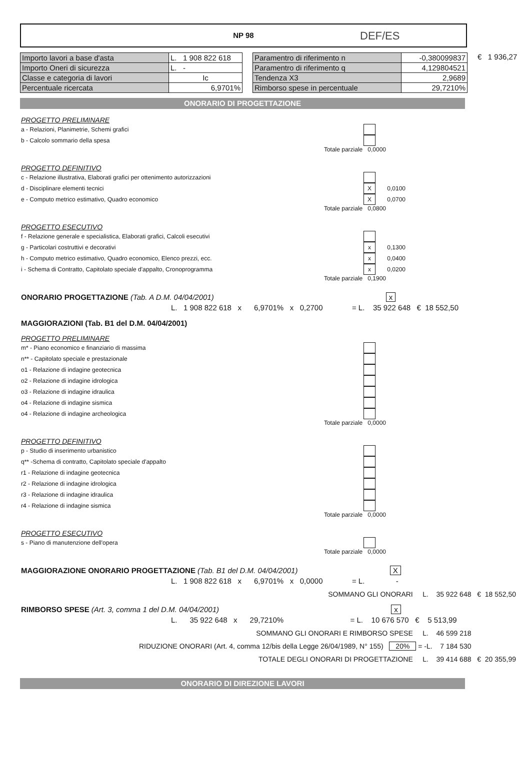DEF/ES
NP 98
| Importo lavori a base d'asta | L. 1 908 822 618 |
| Importo Oneri di sicurezza | L. - |
| Classe e categoria di lavori | Ic |
| Percentuale ricercata | 6,9701% |
| Paramentro di riferimento n | -0,380099837 |
| Paramentro di riferimento q | 4,129804521 |
| Tendenza X3 | 2,9689 |
| Rimborso spese in percentuale | 29,7210% |
€ 1 936,27
ONORARIO DI PROGETTAZIONE
PROGETTO PRELIMINARE
a - Relazioni, Planimetrie, Schemi grafici
b - Calcolo sommario della spesa
Totale parziale 0,0000
PROGETTO DEFINITIVO
c - Relazione illustrativa, Elaborati grafici per ottenimento autorizzazioni
d - Disciplinare elementi tecnici X 0,0100
e - Computo metrico estimativo, Quadro economico X 0,0700
Totale parziale 0,0800
PROGETTO ESECUTIVO
f - Relazione generale e specialistica, Elaborati grafici, Calcoli esecutivi
g - Particolari costruttivi e decorativi x 0,1300
h - Computo metrico estimativo, Quadro economico, Elenco prezzi, ecc. x 0,0400
i - Schema di Contratto, Capitolato speciale d'appalto, Cronoprogramma x 0,0200
Totale parziale 0,1900
ONORARIO PROGETTAZIONE (Tab. A D.M. 04/04/2001) x
L. 1 908 822 618 x 6,9701% x 0,2700 = L. 35 922 648 € 18 552,50
MAGGIORAZIONI (Tab. B1 del D.M. 04/04/2001)
PROGETTO PRELIMINARE
m* - Piano economico e finanziario di massima
n** - Capitolato speciale e prestazionale
o1 - Relazione di indagine geotecnica
o2 - Relazione di indagine idrologica
o3 - Relazione di indagine idraulica
o4 - Relazione di indagine sismica
o4 - Relazione di indagine archeologica
Totale parziale 0,0000
PROGETTO DEFINITIVO
p - Studio di inserimento urbanistico
q** -Schema di contratto, Capitolato speciale d'appalto
r1 - Relazione di indagine geotecnica
r2 - Relazione di indagine idrologica
r3 - Relazione di indagine idraulica
r4 - Relazione di indagine sismica
Totale parziale 0,0000
PROGETTO ESECUTIVO
s - Piano di manutenzione dell'opera
Totale parziale 0,0000
MAGGIORAZIONE ONORARIO PROGETTAZIONE (Tab. B1 del D.M. 04/04/2001) X
L. 1 908 822 618 x 6,9701% x 0,0000 = L. -
SOMMANO GLI ONORARI L. 35 922 648 € 18 552,50
RIMBORSO SPESE (Art. 3, comma 1 del D.M. 04/04/2001) x
L. 35 922 648 x 29,7210% = L. 10 676 570 € 5 513,99
SOMMANO GLI ONORARI E RIMBORSO SPESE L. 46 599 218
RIDUZIONE ONORARI (Art. 4, comma 12/bis della Legge 26/04/1989, N° 155) 20% = -L. 7 184 530
TOTALE DEGLI ONORARI DI PROGETTAZIONE L. 39 414 688 € 20 355,99
ONORARIO DI DIREZIONE LAVORI